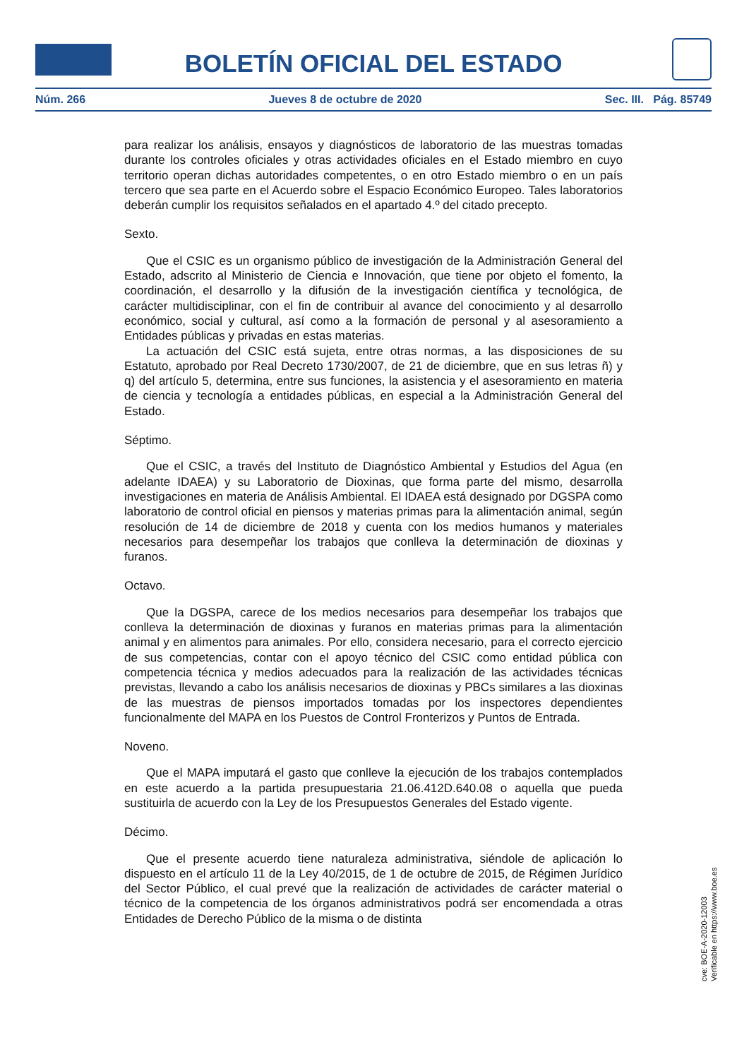BOLETÍN OFICIAL DEL ESTADO
Núm. 266 Jueves 8 de octubre de 2020 Sec. III. Pág. 85749
para realizar los análisis, ensayos y diagnósticos de laboratorio de las muestras tomadas durante los controles oficiales y otras actividades oficiales en el Estado miembro en cuyo territorio operan dichas autoridades competentes, o en otro Estado miembro o en un país tercero que sea parte en el Acuerdo sobre el Espacio Económico Europeo. Tales laboratorios deberán cumplir los requisitos señalados en el apartado 4.º del citado precepto.
Sexto.
Que el CSIC es un organismo público de investigación de la Administración General del Estado, adscrito al Ministerio de Ciencia e Innovación, que tiene por objeto el fomento, la coordinación, el desarrollo y la difusión de la investigación científica y tecnológica, de carácter multidisciplinar, con el fin de contribuir al avance del conocimiento y al desarrollo económico, social y cultural, así como a la formación de personal y al asesoramiento a Entidades públicas y privadas en estas materias.
La actuación del CSIC está sujeta, entre otras normas, a las disposiciones de su Estatuto, aprobado por Real Decreto 1730/2007, de 21 de diciembre, que en sus letras ñ) y q) del artículo 5, determina, entre sus funciones, la asistencia y el asesoramiento en materia de ciencia y tecnología a entidades públicas, en especial a la Administración General del Estado.
Séptimo.
Que el CSIC, a través del Instituto de Diagnóstico Ambiental y Estudios del Agua (en adelante IDAEA) y su Laboratorio de Dioxinas, que forma parte del mismo, desarrolla investigaciones en materia de Análisis Ambiental. El IDAEA está designado por DGSPA como laboratorio de control oficial en piensos y materias primas para la alimentación animal, según resolución de 14 de diciembre de 2018 y cuenta con los medios humanos y materiales necesarios para desempeñar los trabajos que conlleva la determinación de dioxinas y furanos.
Octavo.
Que la DGSPA, carece de los medios necesarios para desempeñar los trabajos que conlleva la determinación de dioxinas y furanos en materias primas para la alimentación animal y en alimentos para animales. Por ello, considera necesario, para el correcto ejercicio de sus competencias, contar con el apoyo técnico del CSIC como entidad pública con competencia técnica y medios adecuados para la realización de las actividades técnicas previstas, llevando a cabo los análisis necesarios de dioxinas y PBCs similares a las dioxinas de las muestras de piensos importados tomadas por los inspectores dependientes funcionalmente del MAPA en los Puestos de Control Fronterizos y Puntos de Entrada.
Noveno.
Que el MAPA imputará el gasto que conlleve la ejecución de los trabajos contemplados en este acuerdo a la partida presupuestaria 21.06.412D.640.08 o aquella que pueda sustituirla de acuerdo con la Ley de los Presupuestos Generales del Estado vigente.
Décimo.
Que el presente acuerdo tiene naturaleza administrativa, siéndole de aplicación lo dispuesto en el artículo 11 de la Ley 40/2015, de 1 de octubre de 2015, de Régimen Jurídico del Sector Público, el cual prevé que la realización de actividades de carácter material o técnico de la competencia de los órganos administrativos podrá ser encomendada a otras Entidades de Derecho Público de la misma o de distinta
cve: BOE-A-2020-12003
Verificable en https://www.boe.es